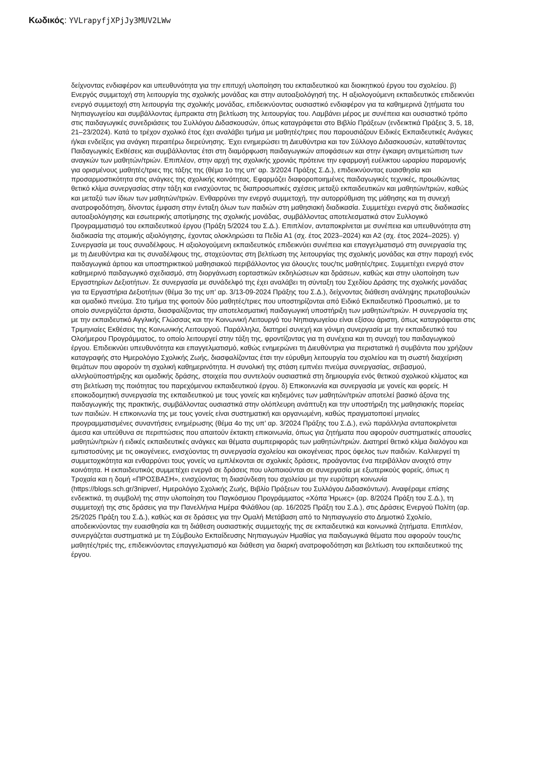Κωδικός: YVLrapyfjXPjJy3MUV2LWw
δείχνοντας ενδιαφέρον και υπευθυνότητα για την επιτυχή υλοποίηση του εκπαιδευτικού και διοικητικού έργου του σχολείου. β) Ενεργός συμμετοχή στη λειτουργία της σχολικής μονάδας και στην αυτοαξιολόγησή της. Η αξιολογούμενη εκπαιδευτικός επιδεικνύει ενεργό συμμετοχή στη λειτουργία της σχολικής μονάδας, επιδεικνύοντας ουσιαστικό ενδιαφέρον για τα καθημερινά ζητήματα του Νηπιαγωγείου και συμβάλλοντας έμπρακτα στη βελτίωση της λειτουργίας του. Λαμβάνει μέρος με συνέπεια και ουσιαστικό τρόπο στις παιδαγωγικές συνεδριάσεις του Συλλόγου Διδασκουσών, όπως καταγράφεται στο Βιβλίο Πράξεων (ενδεικτικά Πράξεις 3, 5, 18, 21–23/2024). Κατά το τρέχον σχολικό έτος έχει αναλάβει τμήμα με μαθητές/τριες που παρουσιάζουν Ειδικές Εκπαιδευτικές Ανάγκες ή/και ενδείξεις για ανάγκη περαιτέρω διερεύνησης. Έχει ενημερώσει τη Διευθύντρια και τον Σύλλογο Διδασκουσών, καταθέτοντας Παιδαγωγικές Εκθέσεις και συμβάλλοντας έτσι στη διαμόρφωση παιδαγωγικών αποφάσεων και στην έγκαιρη αντιμετώπιση των αναγκών των μαθητών/τριών. Επιπλέον, στην αρχή της σχολικής χρονιάς πρότεινε την εφαρμογή ευέλικτου ωραρίου παραμονής για ορισμένους μαθητές/τριες της τάξης της (θέμα 1ο της υπ’ αρ. 3/2024 Πράξης Σ.Δ.), επιδεικνύοντας ευαισθησία και προσαρμοστικότητα στις ανάγκες της σχολικής κοινότητας. Εφαρμόζει διαφοροποιημένες παιδαγωγικές τεχνικές, προωθώντας θετικό κλίμα συνεργασίας στην τάξη και ενισχύοντας τις διαπροσωπικές σχέσεις μεταξύ εκπαιδευτικών και μαθητών/τριών, καθώς και μεταξύ των ίδιων των μαθητών/τριών. Ενθαρρύνει την ενεργό συμμετοχή, την αυτορρύθμιση της μάθησης και τη συνεχή ανατροφοδότηση, δίνοντας έμφαση στην ένταξη όλων των παιδιών στη μαθησιακή διαδικασία. Συμμετέχει ενεργά στις διαδικασίες αυτοαξιολόγησης και εσωτερικής αποτίμησης της σχολικής μονάδας, συμβάλλοντας αποτελεσματικά στον Συλλογικό Προγραμματισμό του εκπαιδευτικού έργου (Πράξη 5/2024 του Σ.Δ.). Επιπλέον, ανταποκρίνεται με συνέπεια και υπευθυνότητα στη διαδικασία της ατομικής αξιολόγησης, έχοντας ολοκληρώσει τα Πεδία Α1 (σχ. έτος 2023–2024) και Α2 (σχ. έτος 2024–2025). γ) Συνεργασία με τους συναδέλφους. Η αξιολογούμενη εκπαιδευτικός επιδεικνύει συνέπεια και επαγγελματισμό στη συνεργασία της με τη Διευθύντρια και τις συναδέλφους της, στοχεύοντας στη βελτίωση της λειτουργίας της σχολικής μονάδας και στην παροχή ενός παιδαγωγικά άρτιου και υποστηρικτικού μαθησιακού περιβάλλοντος για όλους/ες τους/τις μαθητές/τριες. Συμμετέχει ενεργά στον καθημερινό παιδαγωγικό σχεδιασμό, στη διοργάνωση εορταστικών εκδηλώσεων και δράσεων, καθώς και στην υλοποίηση των Εργαστηρίων Δεξιοτήτων. Σε συνεργασία με συνάδελφό της έχει αναλάβει τη σύνταξη του Σχεδίου Δράσης της σχολικής μονάδας για τα Εργαστήρια Δεξιοτήτων (θέμα 3ο της υπ’ αρ. 3/13-09-2024 Πράξης του Σ.Δ.), δείχνοντας διάθεση ανάληψης πρωτοβουλιών και ομαδικό πνεύμα. Στο τμήμα της φοιτούν δύο μαθητές/τριες που υποστηρίζονται από Ειδικό Εκπαιδευτικό Προσωπικό, με το οποίο συνεργάζεται άριστα, διασφαλίζοντας την αποτελεσματική παιδαγωγική υποστήριξη των μαθητών/τριών. Η συνεργασία της με την εκπαιδευτικό Αγγλικής Γλώσσας και την Κοινωνική Λειτουργό του Νηπιαγωγείου είναι εξίσου άριστη, όπως καταγράφεται στις Τριμηνιαίες Εκθέσεις της Κοινωνικής Λειτουργού. Παράλληλα, διατηρεί συνεχή και γόνιμη συνεργασία με την εκπαιδευτικό του Ολοήμερου Προγράμματος, το οποίο λειτουργεί στην τάξη της, φροντίζοντας για τη συνέχεια και τη συνοχή του παιδαγωγικού έργου. Επιδεικνύει υπευθυνότητα και επαγγελματισμό, καθώς ενημερώνει τη Διευθύντρια για περιστατικά ή συμβάντα που χρήζουν καταγραφής στο Ημερολόγιο Σχολικής Ζωής, διασφαλίζοντας έτσι την εύρυθμη λειτουργία του σχολείου και τη σωστή διαχείριση θεμάτων που αφορούν τη σχολική καθημερινότητα. Η συνολική της στάση εμπνέει πνεύμα συνεργασίας, σεβασμού, αλληλοϋποστήριξης και ομαδικής δράσης, στοιχεία που συντελούν ουσιαστικά στη δημιουργία ενός θετικού σχολικού κλίματος και στη βελτίωση της ποιότητας του παρεχόμενου εκπαιδευτικού έργου. δ) Επικοινωνία και συνεργασία με γονείς και φορείς. Η εποικοδομητική συνεργασία της εκπαιδευτικού με τους γονείς και κηδεμόνες των μαθητών/τριών αποτελεί βασικό άξονα της παιδαγωγικής της πρακτικής, συμβάλλοντας ουσιαστικά στην ολόπλευρη ανάπτυξη και την υποστήριξη της μαθησιακής πορείας των παιδιών. Η επικοινωνία της με τους γονείς είναι συστηματική και οργανωμένη, καθώς πραγματοποιεί μηνιαίες προγραμματισμένες συναντήσεις ενημέρωσης (θέμα 4ο της υπ’ αρ. 3/2024 Πράξης του Σ.Δ.), ενώ παράλληλα ανταποκρίνεται άμεσα και υπεύθυνα σε περιπτώσεις που απαιτούν έκτακτη επικοινωνία, όπως για ζητήματα που αφορούν συστηματικές απουσίες μαθητών/τριών ή ειδικές εκπαιδευτικές ανάγκες και θέματα συμπεριφοράς των μαθητών/τριών. Διατηρεί θετικό κλίμα διαλόγου και εμπιστοσύνης με τις οικογένειες, ενισχύοντας τη συνεργασία σχολείου και οικογένειας προς όφελος των παιδιών. Καλλιεργεί τη συμμετοχικότητα και ενθαρρύνει τους γονείς να εμπλέκονται σε σχολικές δράσεις, προάγοντας ένα περιβάλλον ανοιχτό στην κοινότητα. Η εκπαιδευτικός συμμετέχει ενεργά σε δράσεις που υλοποιούνται σε συνεργασία με εξωτερικούς φορείς, όπως η Τροχαία και η δομή «ΠΡΟΣΒΑΣΗ», ενισχύοντας τη διασύνδεση του σχολείου με την ευρύτερη κοινωνία (https://blogs.sch.gr/3nipver/, Ημερολόγιο Σχολικής Ζωής, Βιβλίο Πράξεων του Συλλόγου Διδασκόντων). Αναφέραμε επίσης ενδεικτικά, τη συμβολή της στην υλοποίηση του Παγκόσμιου Προγράμματος «Χόπα Ήρωες» (αρ. 8/2024 Πράξη του Σ.Δ.), τη συμμετοχή της στις δράσεις για την Πανελλήνια Ημέρα Φιλάθλου (αρ. 16/2025 Πράξη του Σ.Δ.), στις Δράσεις Ενεργού Πολίτη (αρ. 25/2025 Πράξη του Σ.Δ.), καθώς και σε δράσεις για την Ομαλή Μετάβαση από το Νηπιαγωγείο στο Δημοτικό Σχολείο, αποδεικνύοντας την ευαισθησία και τη διάθεση ουσιαστικής συμμετοχής της σε εκπαιδευτικά και κοινωνικά ζητήματα. Επιπλέον, συνεργάζεται συστηματικά με τη Σύμβουλο Εκπαίδευσης Νηπιαγωγών Ημαθίας για παιδαγωγικά θέματα που αφορούν τους/τις μαθητές/τριές της, επιδεικνύοντας επαγγελματισμό και διάθεση για διαρκή ανατροφοδότηση και βελτίωση του εκπαιδευτικού της έργου.